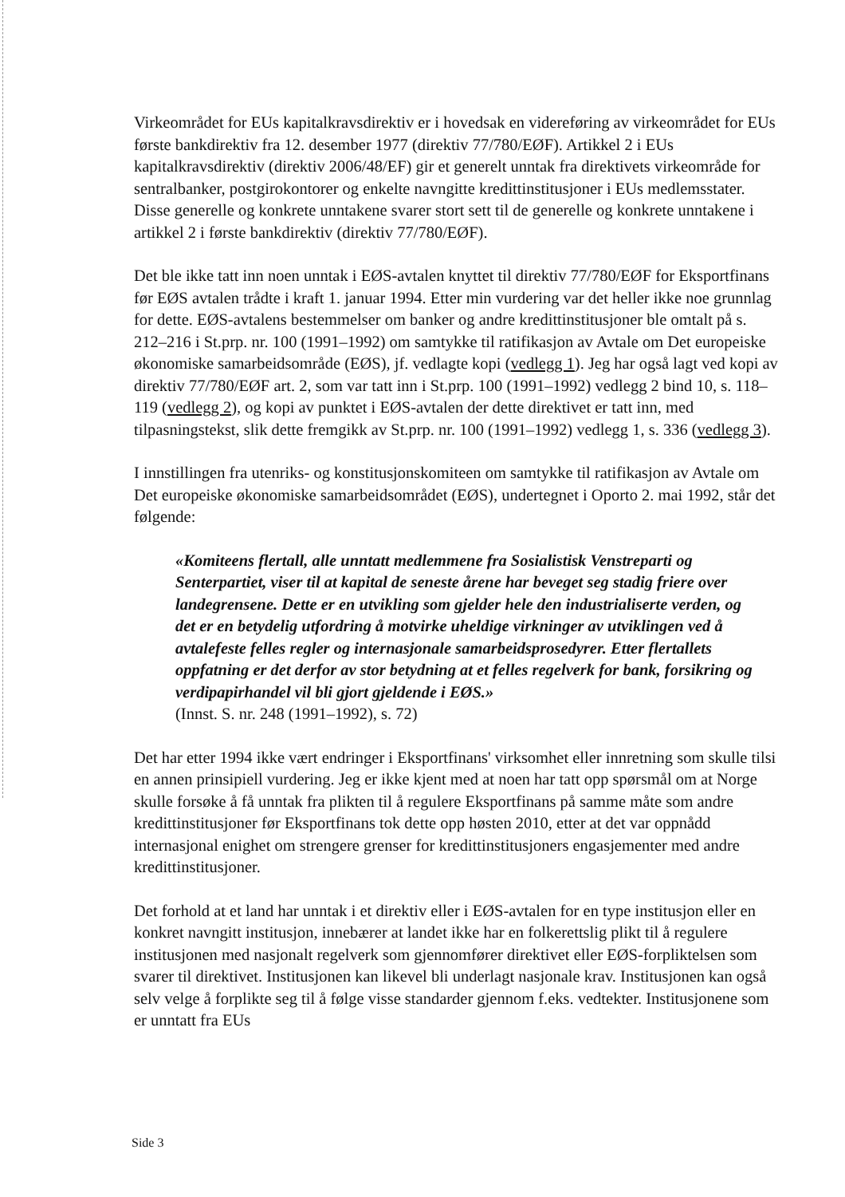Virkeområdet for EUs kapitalkravsdirektiv er i hovedsak en videreføring av virkeområdet for EUs første bankdirektiv fra 12. desember 1977 (direktiv 77/780/EØF). Artikkel 2 i EUs kapitalkravsdirektiv (direktiv 2006/48/EF) gir et generelt unntak fra direktivets virkeområde for sentralbanker, postgirokontorer og enkelte navngitte kredittinstitusjoner i EUs medlemsstater. Disse generelle og konkrete unntakene svarer stort sett til de generelle og konkrete unntakene i artikkel 2 i første bankdirektiv (direktiv 77/780/EØF).
Det ble ikke tatt inn noen unntak i EØS-avtalen knyttet til direktiv 77/780/EØF for Eksportfinans før EØS avtalen trådte i kraft 1. januar 1994. Etter min vurdering var det heller ikke noe grunnlag for dette. EØS-avtalens bestemmelser om banker og andre kredittinstitusjoner ble omtalt på s. 212–216 i St.prp. nr. 100 (1991–1992) om samtykke til ratifikasjon av Avtale om Det europeiske økonomiske samarbeidsområde (EØS), jf. vedlagte kopi (vedlegg 1). Jeg har også lagt ved kopi av direktiv 77/780/EØF art. 2, som var tatt inn i St.prp. 100 (1991–1992) vedlegg 2 bind 10, s. 118–119 (vedlegg 2), og kopi av punktet i EØS-avtalen der dette direktivet er tatt inn, med tilpasningstekst, slik dette fremgikk av St.prp. nr. 100 (1991–1992) vedlegg 1, s. 336 (vedlegg 3).
I innstillingen fra utenriks- og konstitusjonskomiteen om samtykke til ratifikasjon av Avtale om Det europeiske økonomiske samarbeidsområdet (EØS), undertegnet i Oporto 2. mai 1992, står det følgende:
«Komiteens flertall, alle unntatt medlemmene fra Sosialistisk Venstreparti og Senterpartiet, viser til at kapital de seneste årene har beveget seg stadig friere over landegrensene. Dette er en utvikling som gjelder hele den industrialiserte verden, og det er en betydelig utfordring å motvirke uheldige virkninger av utviklingen ved å avtalefeste felles regler og internasjonale samarbeidsprosedyrer. Etter flertallets oppfatning er det derfor av stor betydning at et felles regelverk for bank, forsikring og verdipapirhandel vil bli gjort gjeldende i EØS.»
(Innst. S. nr. 248 (1991–1992), s. 72)
Det har etter 1994 ikke vært endringer i Eksportfinans' virksomhet eller innretning som skulle tilsi en annen prinsipiell vurdering. Jeg er ikke kjent med at noen har tatt opp spørsmål om at Norge skulle forsøke å få unntak fra plikten til å regulere Eksportfinans på samme måte som andre kredittinstitusjoner før Eksportfinans tok dette opp høsten 2010, etter at det var oppnådd internasjonal enighet om strengere grenser for kredittinstitusjoners engasjementer med andre kredittinstitusjoner.
Det forhold at et land har unntak i et direktiv eller i EØS-avtalen for en type institusjon eller en konkret navngitt institusjon, innebærer at landet ikke har en folkerettslig plikt til å regulere institusjonen med nasjonalt regelverk som gjennomfører direktivet eller EØS-forpliktelsen som svarer til direktivet. Institusjonen kan likevel bli underlagt nasjonale krav. Institusjonen kan også selv velge å forplikte seg til å følge visse standarder gjennom f.eks. vedtekter. Institusjonene som er unntatt fra EUs
Side 3